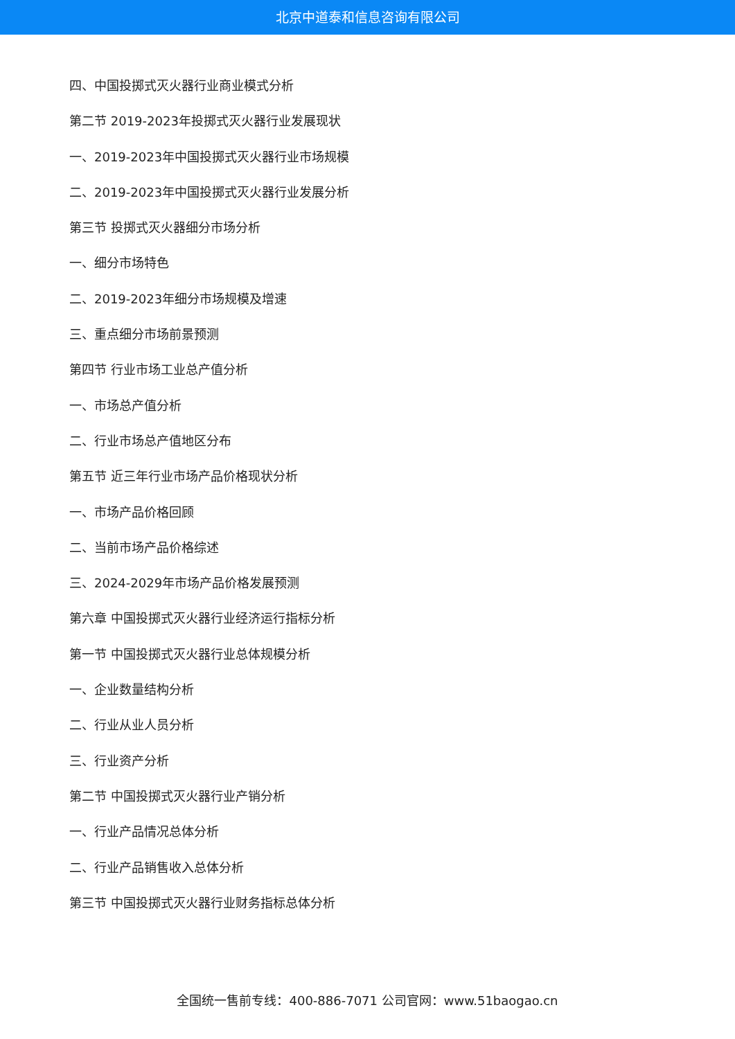北京中道泰和信息咨询有限公司
四、中国投掷式灭火器行业商业模式分析
第二节 2019-2023年投掷式灭火器行业发展现状
一、2019-2023年中国投掷式灭火器行业市场规模
二、2019-2023年中国投掷式灭火器行业发展分析
第三节 投掷式灭火器细分市场分析
一、细分市场特色
二、2019-2023年细分市场规模及增速
三、重点细分市场前景预测
第四节 行业市场工业总产值分析
一、市场总产值分析
二、行业市场总产值地区分布
第五节 近三年行业市场产品价格现状分析
一、市场产品价格回顾
二、当前市场产品价格综述
三、2024-2029年市场产品价格发展预测
第六章 中国投掷式灭火器行业经济运行指标分析
第一节 中国投掷式灭火器行业总体规模分析
一、企业数量结构分析
二、行业从业人员分析
三、行业资产分析
第二节 中国投掷式灭火器行业产销分析
一、行业产品情况总体分析
二、行业产品销售收入总体分析
第三节 中国投掷式灭火器行业财务指标总体分析
全国统一售前专线：400-886-7071 公司官网：www.51baogao.cn